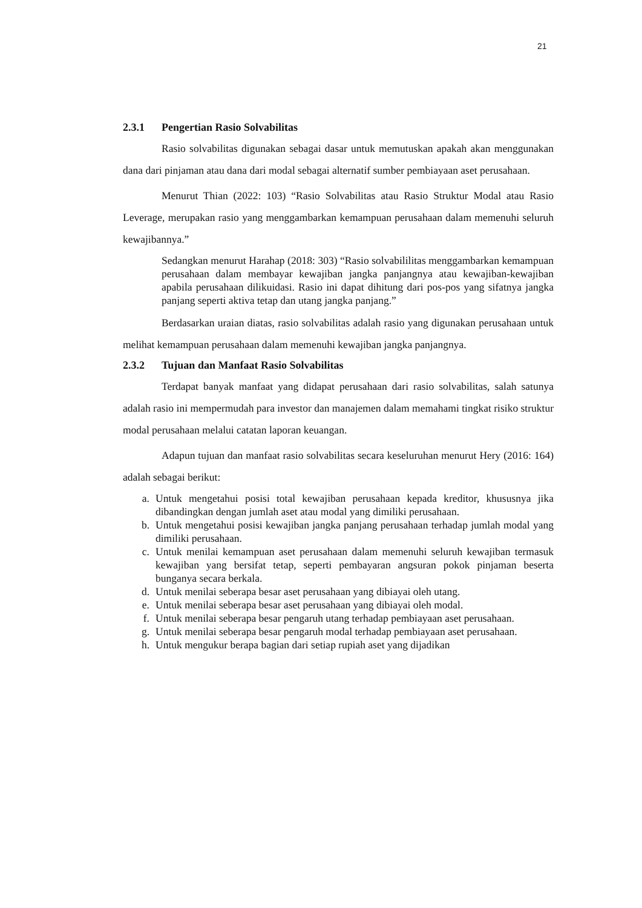21
2.3.1 Pengertian Rasio Solvabilitas
Rasio solvabilitas digunakan sebagai dasar untuk memutuskan apakah akan menggunakan dana dari pinjaman atau dana dari modal sebagai alternatif sumber pembiayaan aset perusahaan.
Menurut Thian (2022: 103) “Rasio Solvabilitas atau Rasio Struktur Modal atau Rasio Leverage, merupakan rasio yang menggambarkan kemampuan perusahaan dalam memenuhi seluruh kewajibannya.”
Sedangkan menurut Harahap (2018: 303) “Rasio solvabililitas menggambarkan kemampuan perusahaan dalam membayar kewajiban jangka panjangnya atau kewajiban-kewajiban apabila perusahaan dilikuidasi. Rasio ini dapat dihitung dari pos-pos yang sifatnya jangka panjang seperti aktiva tetap dan utang jangka panjang.”
Berdasarkan uraian diatas, rasio solvabilitas adalah rasio yang digunakan perusahaan untuk melihat kemampuan perusahaan dalam memenuhi kewajiban jangka panjangnya.
2.3.2 Tujuan dan Manfaat Rasio Solvabilitas
Terdapat banyak manfaat yang didapat perusahaan dari rasio solvabilitas, salah satunya adalah rasio ini mempermudah para investor dan manajemen dalam memahami tingkat risiko struktur modal perusahaan melalui catatan laporan keuangan.
Adapun tujuan dan manfaat rasio solvabilitas secara keseluruhan menurut Hery (2016: 164) adalah sebagai berikut:
a. Untuk mengetahui posisi total kewajiban perusahaan kepada kreditor, khususnya jika dibandingkan dengan jumlah aset atau modal yang dimiliki perusahaan.
b. Untuk mengetahui posisi kewajiban jangka panjang perusahaan terhadap jumlah modal yang dimiliki perusahaan.
c. Untuk menilai kemampuan aset perusahaan dalam memenuhi seluruh kewajiban termasuk kewajiban yang bersifat tetap, seperti pembayaran angsuran pokok pinjaman beserta bunganya secara berkala.
d. Untuk menilai seberapa besar aset perusahaan yang dibiayai oleh utang.
e. Untuk menilai seberapa besar aset perusahaan yang dibiayai oleh modal.
f. Untuk menilai seberapa besar pengaruh utang terhadap pembiayaan aset perusahaan.
g. Untuk menilai seberapa besar pengaruh modal terhadap pembiayaan aset perusahaan.
h. Untuk mengukur berapa bagian dari setiap rupiah aset yang dijadikan